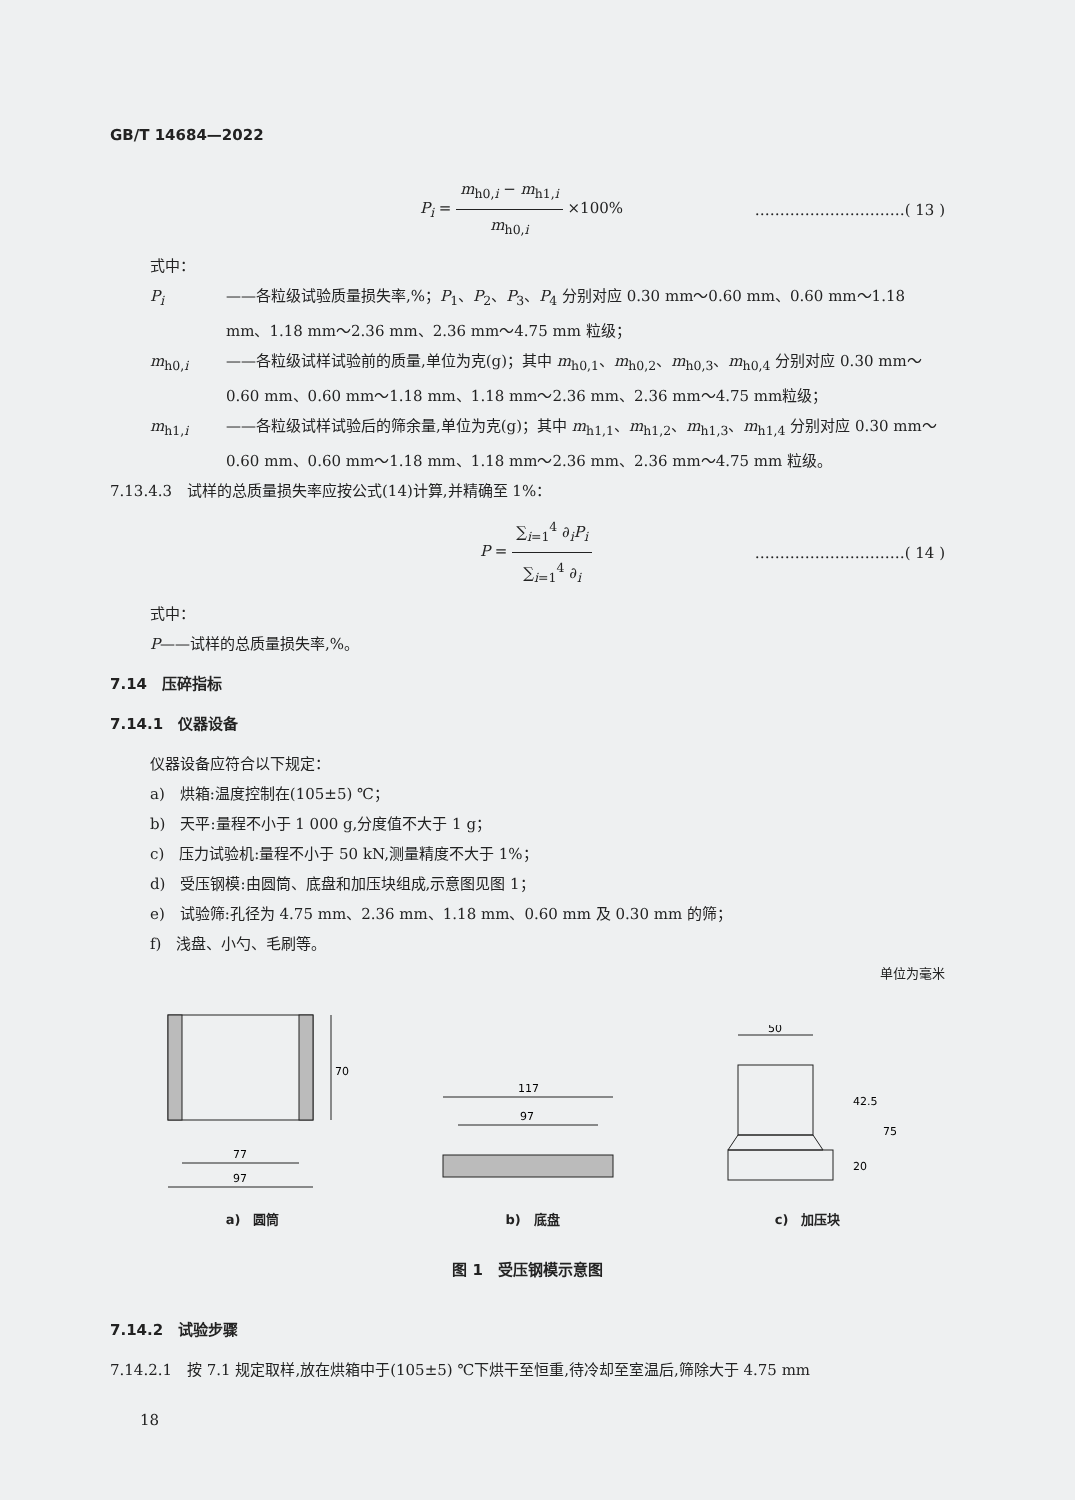GB/T 14684—2022
P<sub>i</sub> = m<sub>h0,i</sub> − m<sub>h1,i</sub> m<sub>h0,i</sub> ×100% …………………………( 13 )
式中：
P<sub>i</sub> ——各粒级试验质量损失率,%；P<sub>1</sub>、P<sub>2</sub>、P<sub>3</sub>、P<sub>4</sub> 分别对应 0.30 mm～0.60 mm、0.60 mm～1.18 mm、1.18 mm～2.36 mm、2.36 mm～4.75 mm 粒级；
m<sub>h0,i</sub> ——各粒级试样试验前的质量,单位为克(g)；其中 m<sub>h0,1</sub>、m<sub>h0,2</sub>、m<sub>h0,3</sub>、m<sub>h0,4</sub> 分别对应 0.30 mm～0.60 mm、0.60 mm～1.18 mm、1.18 mm～2.36 mm、2.36 mm～4.75 mm粒级；
m<sub>h1,i</sub> ——各粒级试样试验后的筛余量,单位为克(g)；其中 m<sub>h1,1</sub>、m<sub>h1,2</sub>、m<sub>h1,3</sub>、m<sub>h1,4</sub> 分别对应 0.30 mm～0.60 mm、0.60 mm～1.18 mm、1.18 mm～2.36 mm、2.36 mm～4.75 mm 粒级。
7.13.4.3　试样的总质量损失率应按公式(14)计算,并精确至 1%：
P = ∑<sub>i=1</sub><sup>4</sup> ∂<sub>i</sub>P<sub>i</sub> ∑<sub>i=1</sub><sup>4</sup> ∂<sub>i</sub> …………………………( 14 )
式中：
P——试样的总质量损失率,%。
7.14　压碎指标
7.14.1　仪器设备
仪器设备应符合以下规定：
a)　烘箱:温度控制在(105±5) ℃；
b)　天平:量程不小于 1 000 g,分度值不大于 1 g；
c)　压力试验机:量程不小于 50 kN,测量精度不大于 1%；
d)　受压钢模:由圆筒、底盘和加压块组成,示意图见图 1；
e)　试验筛:孔径为 4.75 mm、2.36 mm、1.18 mm、0.60 mm 及 0.30 mm 的筛；
f)　浅盘、小勺、毛刷等。
单位为毫米
70
77
97
a)　圆筒
117
97
b)　底盘
50
42.5
75
20
c)　加压块
图 1　受压钢模示意图
7.14.2　试验步骤
7.14.2.1　按 7.1 规定取样,放在烘箱中于(105±5) ℃下烘干至恒重,待冷却至室温后,筛除大于 4.75 mm
18